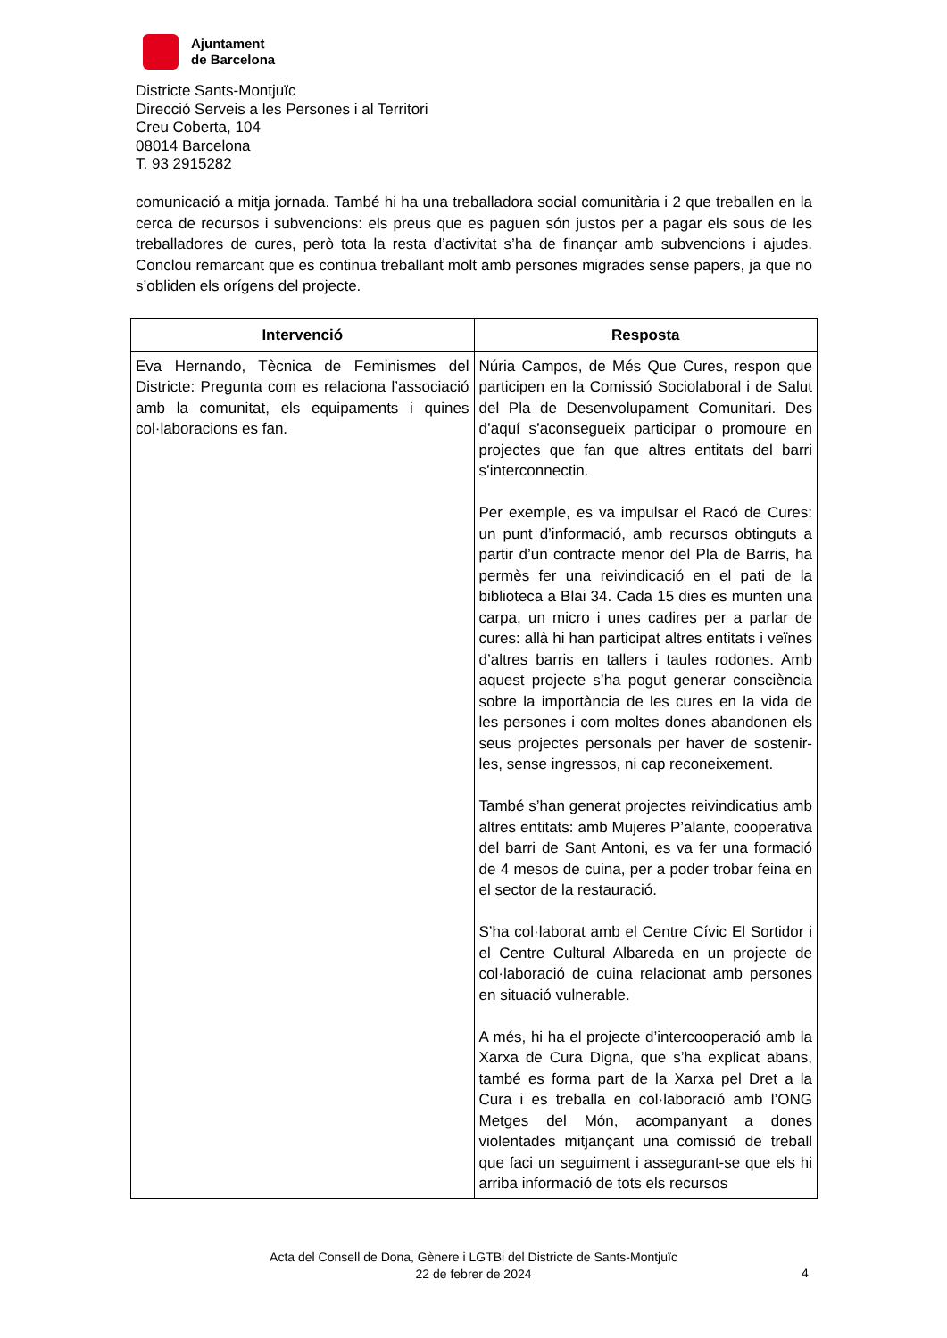Ajuntament
de Barcelona
Districte Sants-Montjuïc
Direcció Serveis a les Persones i al Territori
Creu Coberta, 104
08014 Barcelona
T. 93 2915282
comunicació a mitja jornada. També hi ha una treballadora social comunitària i 2 que treballen en la cerca de recursos i subvencions: els preus que es paguen són justos per a pagar els sous de les treballadores de cures, però tota la resta d’activitat s’ha de finançar amb subvencions i ajudes. Conclou remarcant que es continua treballant molt amb persones migrades sense papers, ja que no s’obliden els orígens del projecte.
| Intervenció | Resposta |
| --- | --- |
| Eva Hernando, Tècnica de Feminismes del Districte: Pregunta com es relaciona l’associació amb la comunitat, els equipaments i quines col·laboracions es fan. | Núria Campos, de Més Que Cures, respon que participen en la Comissió Sociolaboral i de Salut del Pla de Desenvolupament Comunitari. Des d’aquí s’aconsegueix participar o promoure en projectes que fan que altres entitats del barri s’interconnectin. Per exemple, es va impulsar el Racó de Cures: un punt d’informació, amb recursos obtinguts a partir d’un contracte menor del Pla de Barris, ha permès fer una reivindicació en el pati de la biblioteca a Blai 34. Cada 15 dies es munten una carpa, un micro i unes cadires per a parlar de cures: allà hi han participat altres entitats i veïnes d’altres barris en tallers i taules rodones. Amb aquest projecte s’ha pogut generar consciència sobre la importància de les cures en la vida de les persones i com moltes dones abandonen els seus projectes personals per haver de sostenir-les, sense ingressos, ni cap reconeixement. També s’han generat projectes reivindicatius amb altres entitats: amb Mujeres P’alante, cooperativa del barri de Sant Antoni, es va fer una formació de 4 mesos de cuina, per a poder trobar feina en el sector de la restauració. S’ha col·laborat amb el Centre Cívic El Sortidor i el Centre Cultural Albareda en un projecte de col·laboració de cuina relacionat amb persones en situació vulnerable. A més, hi ha el projecte d’intercooperació amb la Xarxa de Cura Digna, que s’ha explicat abans, també es forma part de la Xarxa pel Dret a la Cura i es treballa en col·laboració amb l’ONG Metges del Món, acompanyant a dones violentades mitjançant una comissió de treball que faci un seguiment i assegurant-se que els hi arriba informació de tots els recursos |
Acta del Consell de Dona, Gènere i LGTBi del Districte de Sants-Montjuïc
22 de febrer de 2024
4